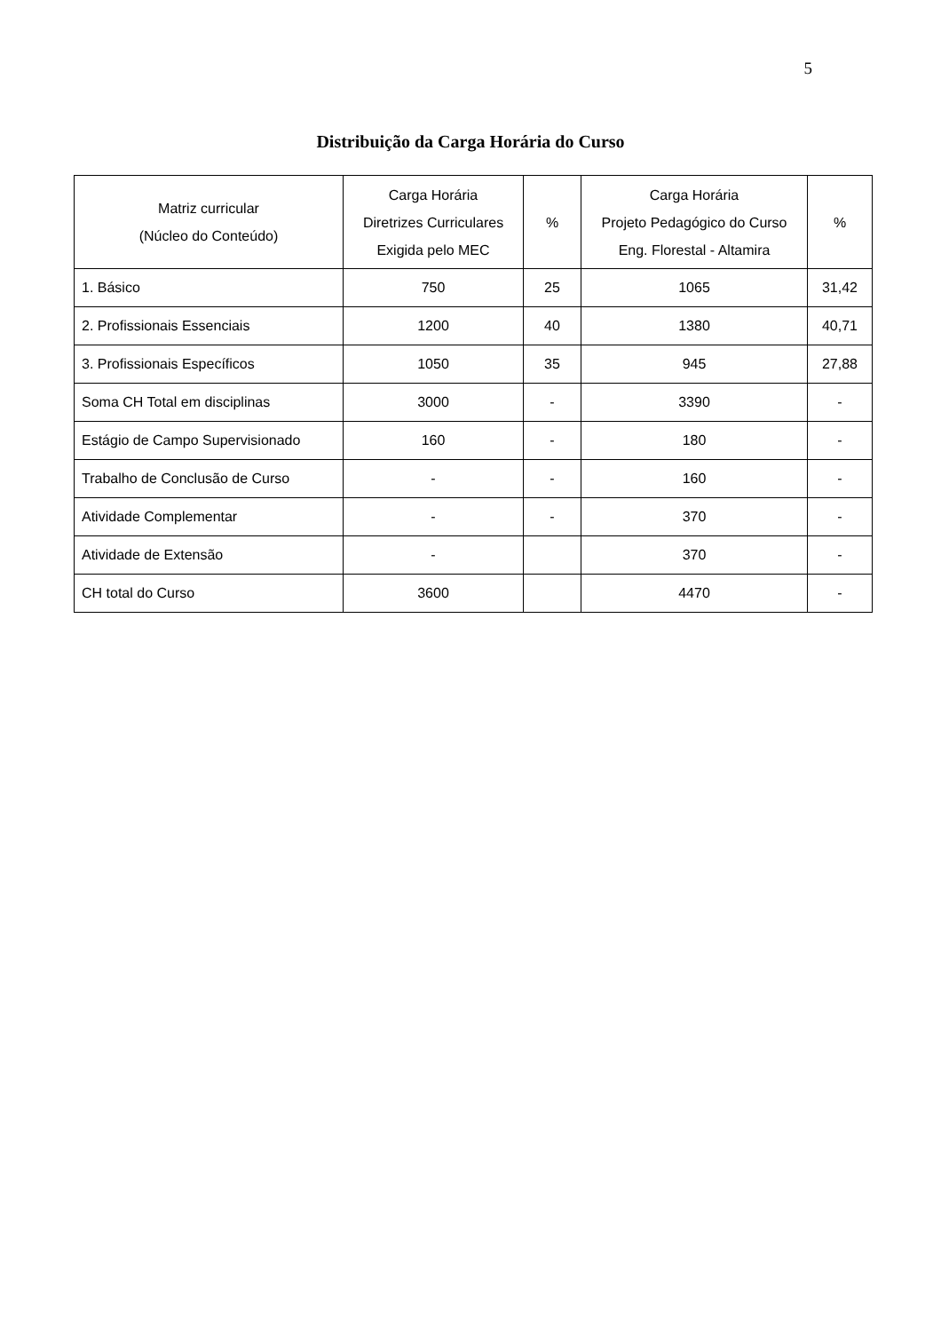5
Distribuição da Carga Horária do Curso
| Matriz curricular (Núcleo do Conteúdo) | Carga Horária Diretrizes Curriculares Exigida pelo MEC | % | Carga Horária Projeto Pedagógico do Curso Eng. Florestal - Altamira | % |
| --- | --- | --- | --- | --- |
| 1. Básico | 750 | 25 | 1065 | 31,42 |
| 2. Profissionais Essenciais | 1200 | 40 | 1380 | 40,71 |
| 3. Profissionais Específicos | 1050 | 35 | 945 | 27,88 |
| Soma CH Total em disciplinas | 3000 | - | 3390 | - |
| Estágio de Campo Supervisionado | 160 | - | 180 | - |
| Trabalho de Conclusão de Curso | - | - | 160 | - |
| Atividade Complementar | - | - | 370 | - |
| Atividade de Extensão | - | | 370 | - |
| CH total do Curso | 3600 | | 4470 | - |